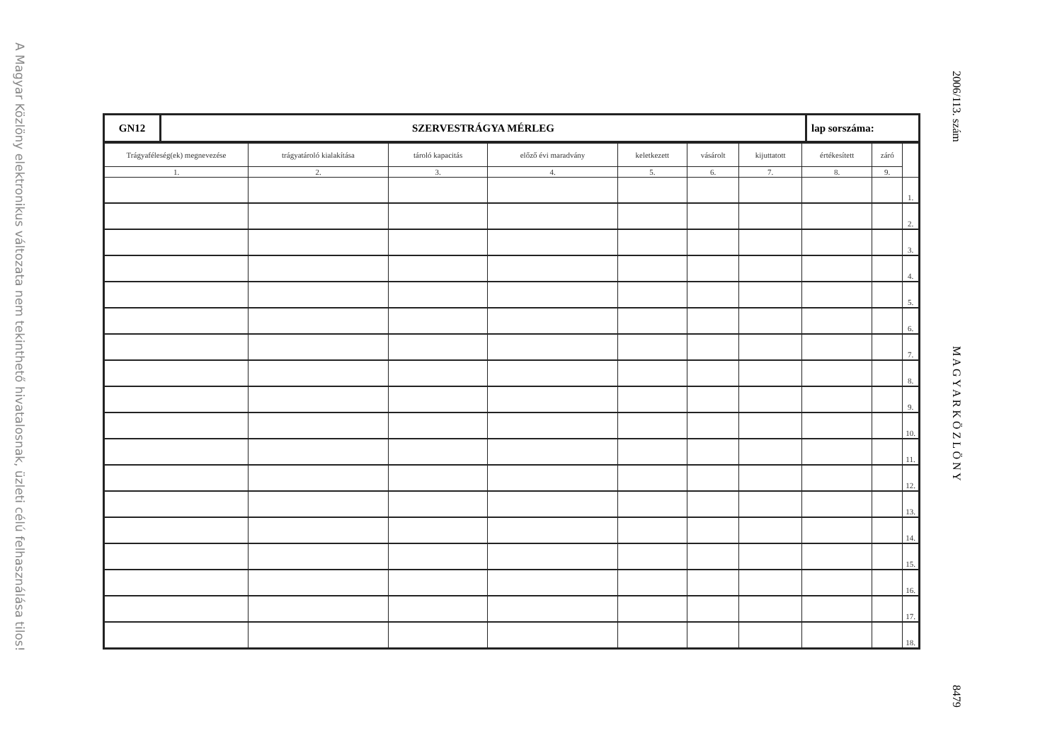A Magyar Közlöny elektronikus változata nem tekinthető hivatalosnak, üzleti célú felhasználása tilos!
2006/113. szám M A G Y A R K Ö Z L Ö N Y 8479
| GN12 | SZERVESTRÁGYA MÉRLEG | lap sorszáma: |
| Trágyaféleség(ek) megnevezése | trágyatároló kialakítása | tároló kapacitás | előző évi maradvány | keletkezett | vásárolt | kijuttatott | értékesített | záró | |
| --- | --- | --- | --- | --- | --- | --- | --- | --- | --- |
| 1. | 2. | 3. | 4. | 5. | 6. | 7. | 8. | 9. | |
| | | | | | | | | | 1. |
| | | | | | | | | | 2. |
| | | | | | | | | | 3. |
| | | | | | | | | | 4. |
| | | | | | | | | | 5. |
| | | | | | | | | | 6. |
| | | | | | | | | | 7. |
| | | | | | | | | | 8. |
| | | | | | | | | | 9. |
| | | | | | | | | | 10. |
| | | | | | | | | | 11. |
| | | | | | | | | | 12. |
| | | | | | | | | | 13. |
| | | | | | | | | | 14. |
| | | | | | | | | | 15. |
| | | | | | | | | | 16. |
| | | | | | | | | | 17. |
| | | | | | | | | | 18. |